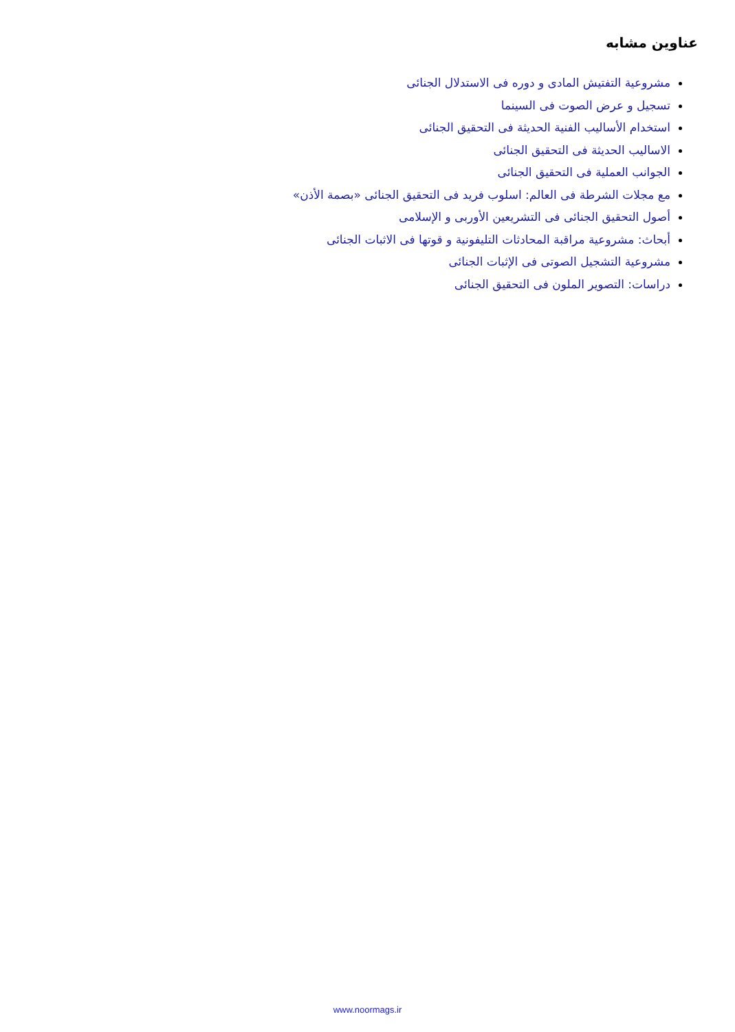عناوین مشابه
مشروعیة التفتیش المادی و دوره فی الاستدلال الجنائی
تسجیل و عرض الصوت فی السینما
استخدام الأسالیب الفنیة الحدیثة فی التحقیق الجنائی
الاسالیب الحدیثة فی التحقیق الجنائی
الجوانب العملیة فی التحقیق الجنائی
مع مجلات الشرطة فی العالم: اسلوب فرید فی التحقیق الجنائی «بصمة الأذن»
أصول التحقیق الجنائی فی التشریعین الأوربی و الإسلامی
أبحاث: مشروعیة مراقبة المحادثات التلیفونیة و قوتها فی الاثبات الجنائی
مشروعیة التشجیل الصوتی فی الإثبات الجنائی
دراسات: التصویر الملون فی التحقیق الجنائی
www.noormags.ir